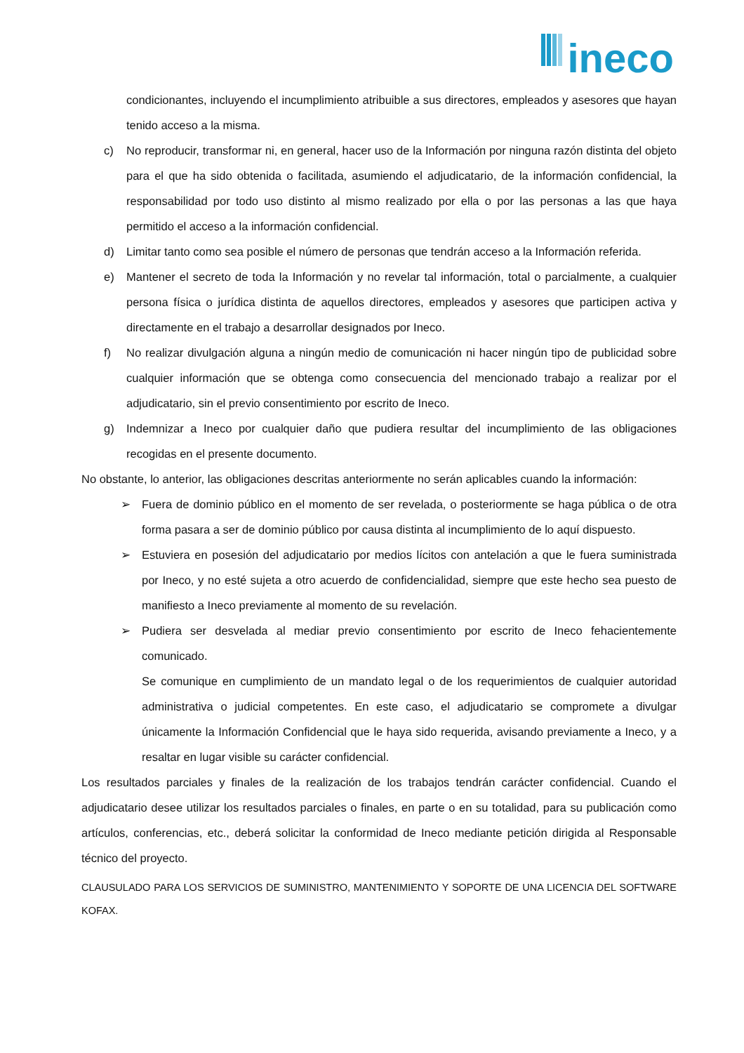ineco
condicionantes, incluyendo el incumplimiento atribuible a sus directores, empleados y asesores que hayan tenido acceso a la misma.
c) No reproducir, transformar ni, en general, hacer uso de la Información por ninguna razón distinta del objeto para el que ha sido obtenida o facilitada, asumiendo el adjudicatario, de la información confidencial, la responsabilidad por todo uso distinto al mismo realizado por ella o por las personas a las que haya permitido el acceso a la información confidencial.
d) Limitar tanto como sea posible el número de personas que tendrán acceso a la Información referida.
e) Mantener el secreto de toda la Información y no revelar tal información, total o parcialmente, a cualquier persona física o jurídica distinta de aquellos directores, empleados y asesores que participen activa y directamente en el trabajo a desarrollar designados por Ineco.
f) No realizar divulgación alguna a ningún medio de comunicación ni hacer ningún tipo de publicidad sobre cualquier información que se obtenga como consecuencia del mencionado trabajo a realizar por el adjudicatario, sin el previo consentimiento por escrito de Ineco.
g) Indemnizar a Ineco por cualquier daño que pudiera resultar del incumplimiento de las obligaciones recogidas en el presente documento.
No obstante, lo anterior, las obligaciones descritas anteriormente no serán aplicables cuando la información:
➢ Fuera de dominio público en el momento de ser revelada, o posteriormente se haga pública o de otra forma pasara a ser de dominio público por causa distinta al incumplimiento de lo aquí dispuesto.
➢ Estuviera en posesión del adjudicatario por medios lícitos con antelación a que le fuera suministrada por Ineco, y no esté sujeta a otro acuerdo de confidencialidad, siempre que este hecho sea puesto de manifiesto a Ineco previamente al momento de su revelación.
➢ Pudiera ser desvelada al mediar previo consentimiento por escrito de Ineco fehacientemente comunicado.
Se comunique en cumplimiento de un mandato legal o de los requerimientos de cualquier autoridad administrativa o judicial competentes. En este caso, el adjudicatario se compromete a divulgar únicamente la Información Confidencial que le haya sido requerida, avisando previamente a Ineco, y a resaltar en lugar visible su carácter confidencial.
Los resultados parciales y finales de la realización de los trabajos tendrán carácter confidencial. Cuando el adjudicatario desee utilizar los resultados parciales o finales, en parte o en su totalidad, para su publicación como artículos, conferencias, etc., deberá solicitar la conformidad de Ineco mediante petición dirigida al Responsable técnico del proyecto.
CLAUSULADO PARA LOS SERVICIOS DE SUMINISTRO, MANTENIMIENTO Y SOPORTE DE UNA LICENCIA DEL SOFTWARE KOFAX.